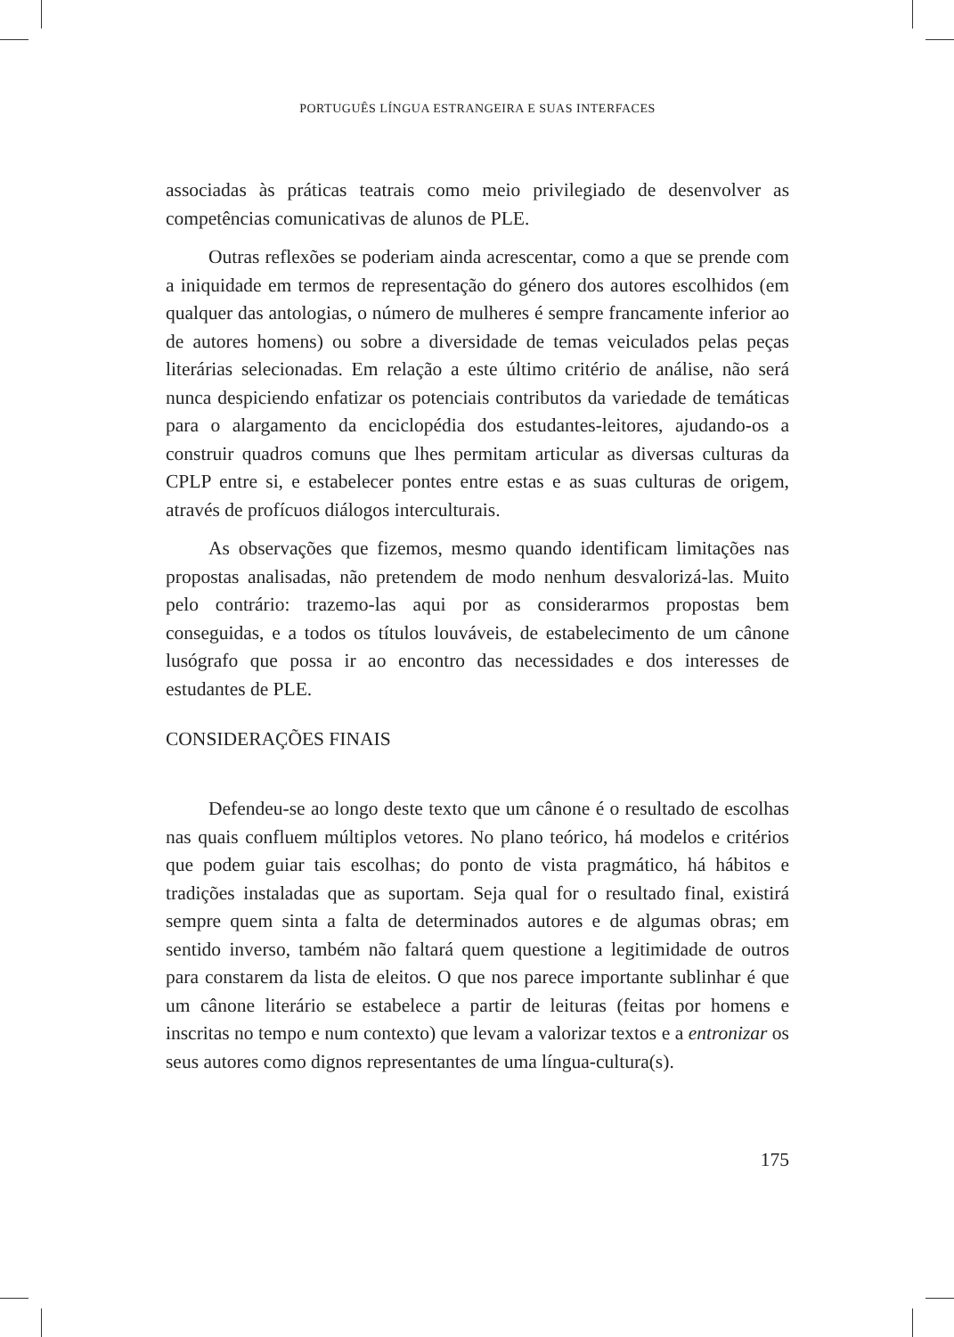PORTUGUÊS LÍNGUA ESTRANGEIRA E SUAS INTERFACES
associadas às práticas teatrais como meio privilegiado de desenvolver as competências comunicativas de alunos de PLE.
Outras reflexões se poderiam ainda acrescentar, como a que se prende com a iniquidade em termos de representação do género dos autores escolhidos (em qualquer das antologias, o número de mulheres é sempre francamente inferior ao de autores homens) ou sobre a diversidade de temas veiculados pelas peças literárias selecionadas. Em relação a este último critério de análise, não será nunca despiciendo enfatizar os potenciais contributos da variedade de temáticas para o alargamento da enciclopédia dos estudantes-leitores, ajudando-os a construir quadros comuns que lhes permitam articular as diversas culturas da CPLP entre si, e estabelecer pontes entre estas e as suas culturas de origem, através de profícuos diálogos interculturais.
As observações que fizemos, mesmo quando identificam limitações nas propostas analisadas, não pretendem de modo nenhum desvalorizá-las. Muito pelo contrário: trazemo-las aqui por as considerarmos propostas bem conseguidas, e a todos os títulos louváveis, de estabelecimento de um cânone lusógrafo que possa ir ao encontro das necessidades e dos interesses de estudantes de PLE.
CONSIDERAÇÕES FINAIS
Defendeu-se ao longo deste texto que um cânone é o resultado de escolhas nas quais confluem múltiplos vetores. No plano teórico, há modelos e critérios que podem guiar tais escolhas; do ponto de vista pragmático, há hábitos e tradições instaladas que as suportam. Seja qual for o resultado final, existirá sempre quem sinta a falta de determinados autores e de algumas obras; em sentido inverso, também não faltará quem questione a legitimidade de outros para constarem da lista de eleitos. O que nos parece importante sublinhar é que um cânone literário se estabelece a partir de leituras (feitas por homens e inscritas no tempo e num contexto) que levam a valorizar textos e a entronizar os seus autores como dignos representantes de uma língua-cultura(s).
175